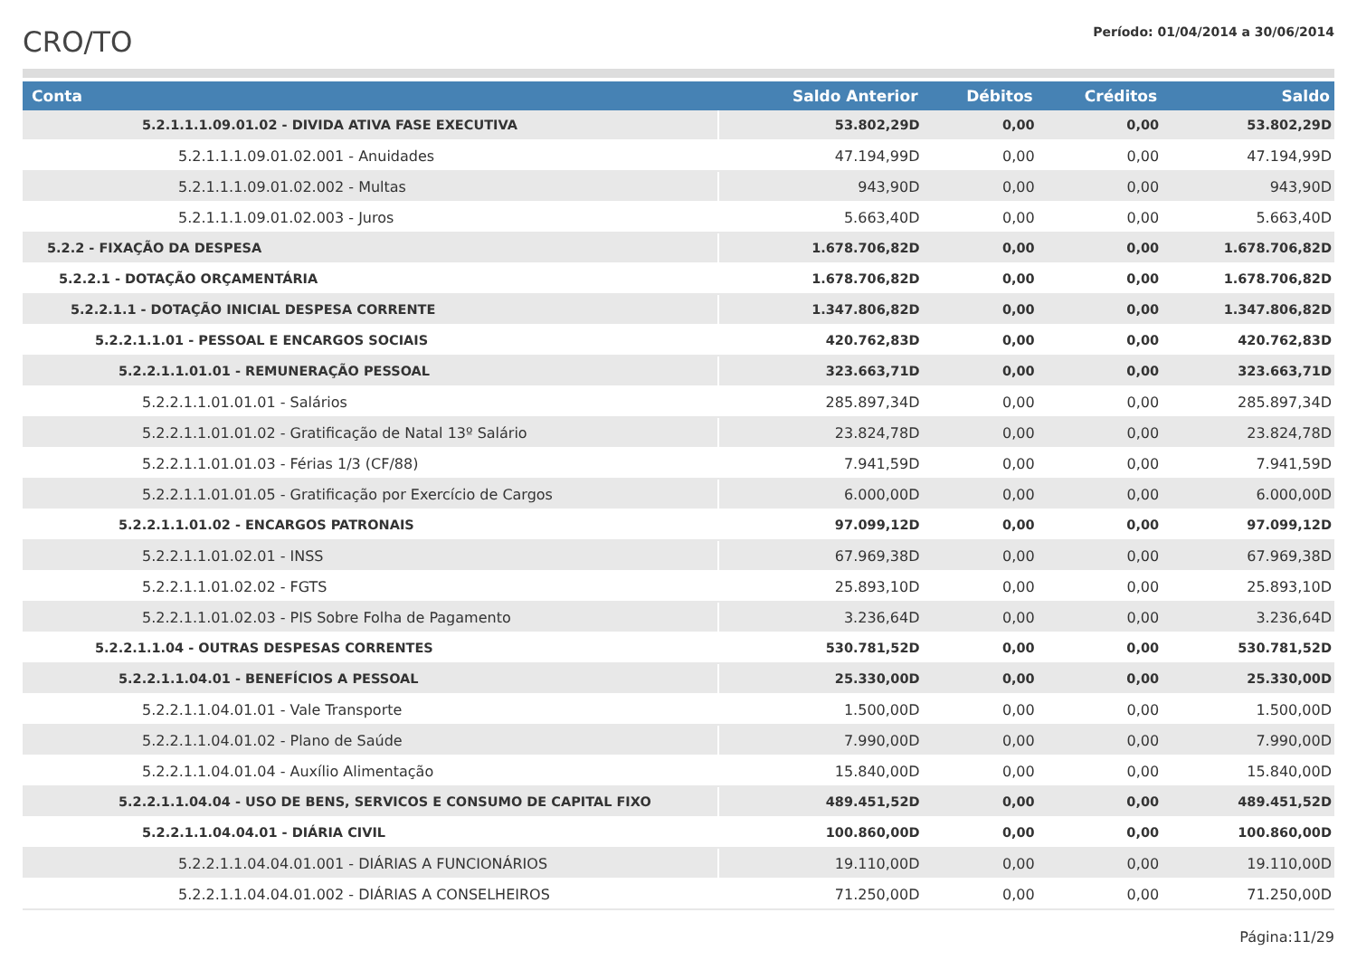CRO/TO
Período: 01/04/2014 a 30/06/2014
| Conta | Saldo Anterior | Débitos | Créditos | Saldo |
| --- | --- | --- | --- | --- |
| 5.2.1.1.1.09.01.02 - DIVIDA ATIVA FASE EXECUTIVA | 53.802,29D | 0,00 | 0,00 | 53.802,29D |
| 5.2.1.1.1.09.01.02.001 - Anuidades | 47.194,99D | 0,00 | 0,00 | 47.194,99D |
| 5.2.1.1.1.09.01.02.002 - Multas | 943,90D | 0,00 | 0,00 | 943,90D |
| 5.2.1.1.1.09.01.02.003 - Juros | 5.663,40D | 0,00 | 0,00 | 5.663,40D |
| 5.2.2 - FIXAÇÃO DA DESPESA | 1.678.706,82D | 0,00 | 0,00 | 1.678.706,82D |
| 5.2.2.1 - DOTAÇÃO ORÇAMENTÁRIA | 1.678.706,82D | 0,00 | 0,00 | 1.678.706,82D |
| 5.2.2.1.1 - DOTAÇÃO INICIAL DESPESA CORRENTE | 1.347.806,82D | 0,00 | 0,00 | 1.347.806,82D |
| 5.2.2.1.1.01 - PESSOAL E ENCARGOS SOCIAIS | 420.762,83D | 0,00 | 0,00 | 420.762,83D |
| 5.2.2.1.1.01.01 - REMUNERAÇÃO PESSOAL | 323.663,71D | 0,00 | 0,00 | 323.663,71D |
| 5.2.2.1.1.01.01.01 - Salários | 285.897,34D | 0,00 | 0,00 | 285.897,34D |
| 5.2.2.1.1.01.01.02 - Gratificação de Natal 13º Salário | 23.824,78D | 0,00 | 0,00 | 23.824,78D |
| 5.2.2.1.1.01.01.03 - Férias 1/3 (CF/88) | 7.941,59D | 0,00 | 0,00 | 7.941,59D |
| 5.2.2.1.1.01.01.05 - Gratificação por Exercício de Cargos | 6.000,00D | 0,00 | 0,00 | 6.000,00D |
| 5.2.2.1.1.01.02 - ENCARGOS PATRONAIS | 97.099,12D | 0,00 | 0,00 | 97.099,12D |
| 5.2.2.1.1.01.02.01 - INSS | 67.969,38D | 0,00 | 0,00 | 67.969,38D |
| 5.2.2.1.1.01.02.02 - FGTS | 25.893,10D | 0,00 | 0,00 | 25.893,10D |
| 5.2.2.1.1.01.02.03 - PIS Sobre Folha de Pagamento | 3.236,64D | 0,00 | 0,00 | 3.236,64D |
| 5.2.2.1.1.04 - OUTRAS DESPESAS CORRENTES | 530.781,52D | 0,00 | 0,00 | 530.781,52D |
| 5.2.2.1.1.04.01 - BENEFÍCIOS A PESSOAL | 25.330,00D | 0,00 | 0,00 | 25.330,00D |
| 5.2.2.1.1.04.01.01 - Vale Transporte | 1.500,00D | 0,00 | 0,00 | 1.500,00D |
| 5.2.2.1.1.04.01.02 - Plano de Saúde | 7.990,00D | 0,00 | 0,00 | 7.990,00D |
| 5.2.2.1.1.04.01.04 - Auxílio Alimentação | 15.840,00D | 0,00 | 0,00 | 15.840,00D |
| 5.2.2.1.1.04.04 - USO DE BENS, SERVICOS E CONSUMO DE CAPITAL FIXO | 489.451,52D | 0,00 | 0,00 | 489.451,52D |
| 5.2.2.1.1.04.04.01 - DIÁRIA CIVIL | 100.860,00D | 0,00 | 0,00 | 100.860,00D |
| 5.2.2.1.1.04.04.01.001 - DIÁRIAS A FUNCIONÁRIOS | 19.110,00D | 0,00 | 0,00 | 19.110,00D |
| 5.2.2.1.1.04.04.01.002 - DIÁRIAS A CONSELHEIROS | 71.250,00D | 0,00 | 0,00 | 71.250,00D |
Página:11/29